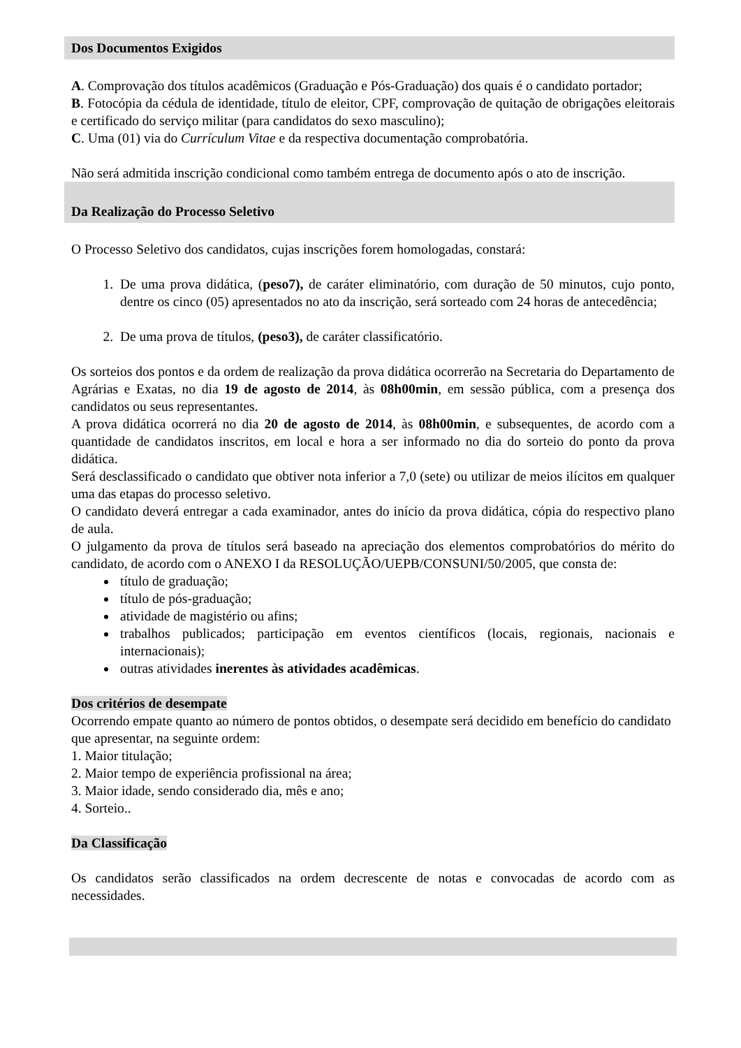Dos Documentos Exigidos
A. Comprovação dos títulos acadêmicos (Graduação e Pós-Graduação) dos quais é o candidato portador;
B. Fotocópia da cédula de identidade, título de eleitor, CPF, comprovação de quitação de obrigações eleitorais e certificado do serviço militar (para candidatos do sexo masculino);
C. Uma (01) via do Currículum Vitae e da respectiva documentação comprobatória.
Não será admitida inscrição condicional como também entrega de documento após o ato de inscrição.
Da Realização do Processo Seletivo
O Processo Seletivo dos candidatos, cujas inscrições forem homologadas, constará:
1. De uma prova didática, (peso7), de caráter eliminatório, com duração de 50 minutos, cujo ponto, dentre os cinco (05) apresentados no ato da inscrição, será sorteado com 24 horas de antecedência;
2. De uma prova de títulos, (peso3), de caráter classificatório.
Os sorteios dos pontos e da ordem de realização da prova didática ocorrerão na Secretaria do Departamento de Agrárias e Exatas, no dia 19 de agosto de 2014, às 08h00min, em sessão pública, com a presença dos candidatos ou seus representantes.
A prova didática ocorrerá no dia 20 de agosto de 2014, às 08h00min, e subsequentes, de acordo com a quantidade de candidatos inscritos, em local e hora a ser informado no dia do sorteio do ponto da prova didática.
Será desclassificado o candidato que obtiver nota inferior a 7,0 (sete) ou utilizar de meios ilícitos em qualquer uma das etapas do processo seletivo.
O candidato deverá entregar a cada examinador, antes do início da prova didática, cópia do respectivo plano de aula.
O julgamento da prova de títulos será baseado na apreciação dos elementos comprobatórios do mérito do candidato, de acordo com o ANEXO I da RESOLUÇÃO/UEPB/CONSUNI/50/2005, que consta de:
título de graduação;
título de pós-graduação;
atividade de magistério ou afins;
trabalhos publicados; participação em eventos científicos (locais, regionais, nacionais e internacionais);
outras atividades inerentes às atividades acadêmicas.
Dos critérios de desempate
Ocorrendo empate quanto ao número de pontos obtidos, o desempate será decidido em benefício do candidato que apresentar, na seguinte ordem:
1. Maior titulação;
2. Maior tempo de experiência profissional na área;
3. Maior idade, sendo considerado dia, mês e ano;
4. Sorteio..
Da Classificação
Os candidatos serão classificados na ordem decrescente de notas e convocadas de acordo com as necessidades.